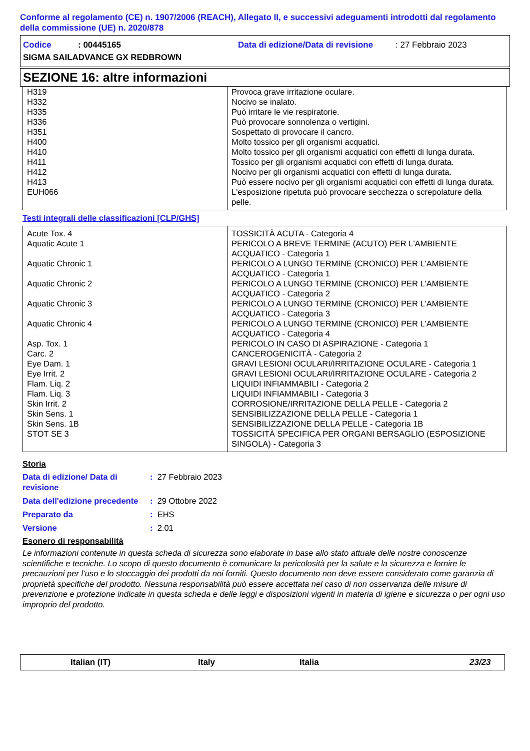Conforme al regolamento (CE) n. 1907/2006 (REACH), Allegato II, e successivi adeguamenti introdotti dal regolamento della commissione (UE) n. 2020/878
Codice: 00445165 Data di edizione/Data di revisione: 27 Febbraio 2023
SIGMA SAILADVANCE GX REDBROWN
SEZIONE 16: altre informazioni
| H319 | Provoca grave irritazione oculare. |
| H332 | Nocivo se inalato. |
| H335 | Può irritare le vie respiratorie. |
| H336 | Può provocare sonnolenza o vertigini. |
| H351 | Sospettato di provocare il cancro. |
| H400 | Molto tossico per gli organismi acquatici. |
| H410 | Molto tossico per gli organismi acquatici con effetti di lunga durata. |
| H411 | Tossico per gli organismi acquatici con effetti di lunga durata. |
| H412 | Nocivo per gli organismi acquatici con effetti di lunga durata. |
| H413 | Può essere nocivo per gli organismi acquatici con effetti di lunga durata. |
| EUH066 | L'esposizione ripetuta può provocare secchezza o screpolature della pelle. |
Testi integrali delle classificazioni [CLP/GHS]
| Acute Tox. 4 | TOSSICITÀ ACUTA - Categoria 4 |
| Aquatic Acute 1 | PERICOLO A BREVE TERMINE (ACUTO) PER L'AMBIENTE ACQUATICO - Categoria 1 |
| Aquatic Chronic 1 | PERICOLO A LUNGO TERMINE (CRONICO) PER L'AMBIENTE ACQUATICO - Categoria 1 |
| Aquatic Chronic 2 | PERICOLO A LUNGO TERMINE (CRONICO) PER L'AMBIENTE ACQUATICO - Categoria 2 |
| Aquatic Chronic 3 | PERICOLO A LUNGO TERMINE (CRONICO) PER L'AMBIENTE ACQUATICO - Categoria 3 |
| Aquatic Chronic 4 | PERICOLO A LUNGO TERMINE (CRONICO) PER L'AMBIENTE ACQUATICO - Categoria 4 |
| Asp. Tox. 1 | PERICOLO IN CASO DI ASPIRAZIONE - Categoria 1 |
| Carc. 2 | CANCEROGENICITÀ - Categoria 2 |
| Eye Dam. 1 | GRAVI LESIONI OCULARI/IRRITAZIONE OCULARE - Categoria 1 |
| Eye Irrit. 2 | GRAVI LESIONI OCULARI/IRRITAZIONE OCULARE - Categoria 2 |
| Flam. Liq. 2 | LIQUIDI INFIAMMABILI - Categoria 2 |
| Flam. Liq. 3 | LIQUIDI INFIAMMABILI - Categoria 3 |
| Skin Irrit. 2 | CORROSIONE/IRRITAZIONE DELLA PELLE - Categoria 2 |
| Skin Sens. 1 | SENSIBILIZZAZIONE DELLA PELLE - Categoria 1 |
| Skin Sens. 1B | SENSIBILIZZAZIONE DELLA PELLE - Categoria 1B |
| STOT SE 3 | TOSSICITÀ SPECIFICA PER ORGANI BERSAGLIO (ESPOSIZIONE SINGOLA) - Categoria 3 |
Storia
Data di edizione/ Data di revisione: 27 Febbraio 2023
Data dell'edizione precedente: 29 Ottobre 2022
Preparato da: EHS
Versione: 2.01
Esonero di responsabilità
Le informazioni contenute in questa scheda di sicurezza sono elaborate in base allo stato attuale delle nostre conoscenze scientifiche e tecniche. Lo scopo di questo documento è comunicare la pericolosità per la salute e la sicurezza e fornire le precauzioni per l’uso e lo stoccaggio dei prodotti da noi forniti. Questo documento non deve essere considerato come garanzia di proprietà specifiche del prodotto. Nessuna responsabilità può essere accettata nel caso di non osservanza delle misure di prevenzione e protezione indicate in questa scheda e delle leggi e disposizioni vigenti in materia di igiene e sicurezza o per ogni uso improprio del prodotto.
Italian (IT) Italy Italia 23/23